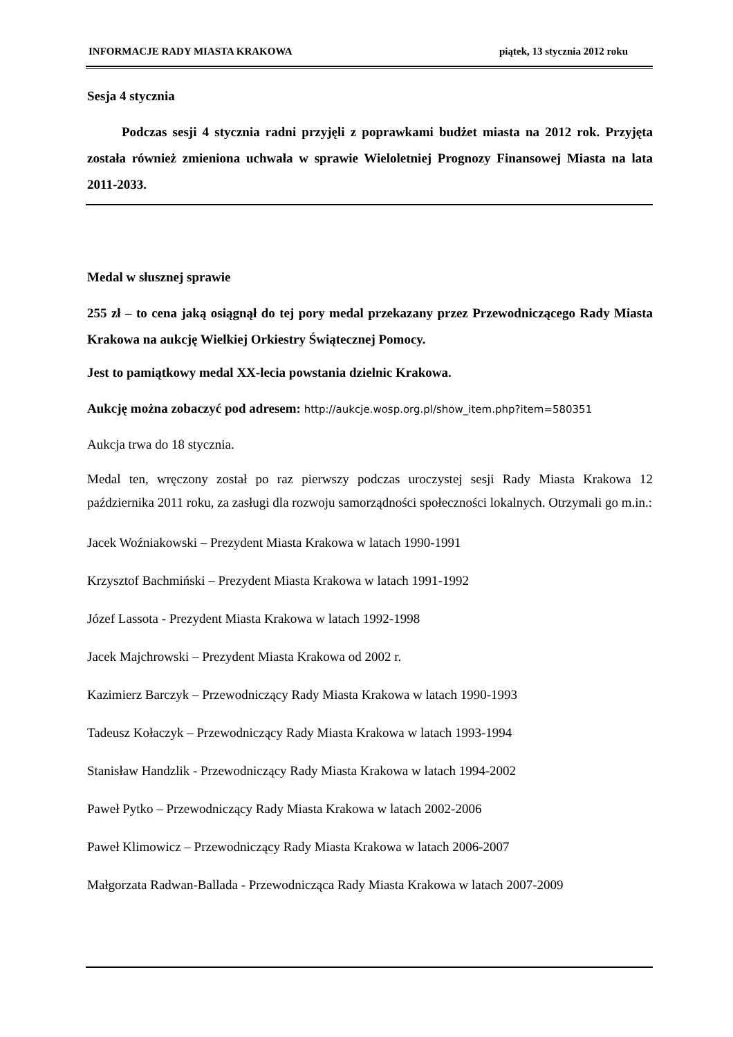INFORMACJE RADY MIASTA KRAKOWA piątek, 13 stycznia 2012 roku
Sesja 4 stycznia
Podczas sesji 4 stycznia radni przyjęli z poprawkami budżet miasta na 2012 rok. Przyjęta została również zmieniona uchwała w sprawie Wieloletniej Prognozy Finansowej Miasta na lata 2011-2033.
Medal w słusznej sprawie
255 zł – to cena jaką osiągnął do tej pory medal przekazany przez Przewodniczącego Rady Miasta Krakowa na aukcję Wielkiej Orkiestry Świątecznej Pomocy.
Jest to pamiątkowy medal XX-lecia powstania dzielnic Krakowa.
Aukcję można zobaczyć pod adresem: http://aukcje.wosp.org.pl/show_item.php?item=580351
Aukcja trwa do 18 stycznia.
Medal ten, wręczony został po raz pierwszy podczas uroczystej sesji Rady Miasta Krakowa 12 października 2011 roku, za zasługi dla rozwoju samorządności społeczności lokalnych. Otrzymali go m.in.:
Jacek Woźniakowski – Prezydent Miasta Krakowa w latach 1990-1991
Krzysztof Bachmiński – Prezydent Miasta Krakowa w latach 1991-1992
Józef Lassota - Prezydent Miasta Krakowa w latach 1992-1998
Jacek Majchrowski – Prezydent Miasta Krakowa od 2002 r.
Kazimierz Barczyk – Przewodniczący Rady Miasta Krakowa w latach 1990-1993
Tadeusz Kołaczyk – Przewodniczący Rady Miasta Krakowa w latach 1993-1994
Stanisław Handzlik - Przewodniczący Rady Miasta Krakowa w latach 1994-2002
Paweł Pytko – Przewodniczący Rady Miasta Krakowa w latach 2002-2006
Paweł Klimowicz – Przewodniczący Rady Miasta Krakowa w latach 2006-2007
Małgorzata Radwan-Ballada - Przewodnicząca Rady Miasta Krakowa w latach 2007-2009